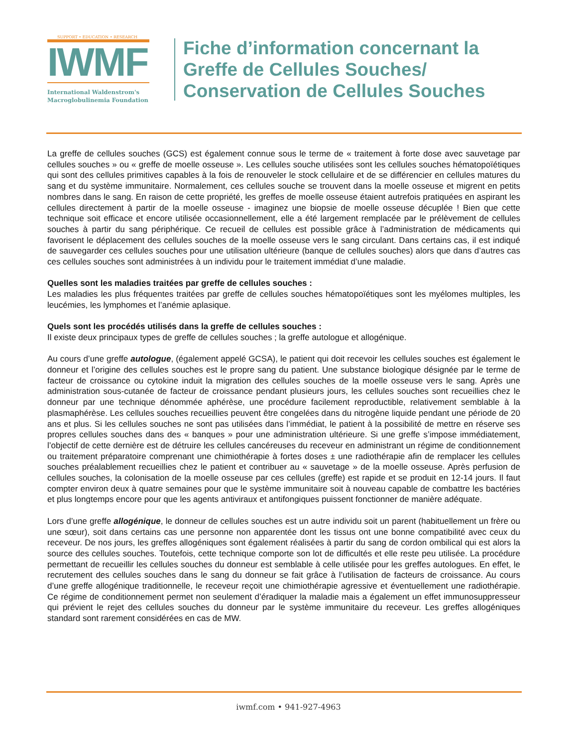SUPPORT • EDUCATION • RESEARCH
IWMF
International Waldenstrom's
Macroglobulinemia Foundation
Fiche d’information concernant la
Greffe de Cellules Souches/
Conservation de Cellules Souches
La greffe de cellules souches (GCS) est également connue sous le terme de « traitement à forte dose avec sauvetage par cellules souches » ou « greffe de moelle osseuse ». Les cellules souche utilisées sont les cellules souches hématopoïétiques qui sont des cellules primitives capables à la fois de renouveler le stock cellulaire et de se différencier en cellules matures du sang et du système immunitaire. Normalement, ces cellules souche se trouvent dans la moelle osseuse et migrent en petits nombres dans le sang. En raison de cette propriété, les greffes de moelle osseuse étaient autrefois pratiquées en aspirant les cellules directement à partir de la moelle osseuse - imaginez une biopsie de moelle osseuse décuplée ! Bien que cette technique soit efficace et encore utilisée occasionnellement, elle a été largement remplacée par le prélèvement de cellules souches à partir du sang périphérique. Ce recueil de cellules est possible grâce à l’administration de médicaments qui favorisent le déplacement des cellules souches de la moelle osseuse vers le sang circulant. Dans certains cas, il est indiqué de sauvegarder ces cellules souches pour une utilisation ultérieure (banque de cellules souches) alors que dans d’autres cas ces cellules souches sont administrées à un individu pour le traitement immédiat d’une maladie.
Quelles sont les maladies traitées par greffe de cellules souches :
Les maladies les plus fréquentes traitées par greffe de cellules souches hématopoïétiques sont les myélomes multiples, les leucémies, les lymphomes et l’anémie aplasique.
Quels sont les procédés utilisés dans la greffe de cellules souches :
Il existe deux principaux types de greffe de cellules souches ; la greffe autologue et allogénique.
Au cours d’une greffe autologue, (également appelé GCSA), le patient qui doit recevoir les cellules souches est également le donneur et l’origine des cellules souches est le propre sang du patient. Une substance biologique désignée par le terme de facteur de croissance ou cytokine induit la migration des cellules souches de la moelle osseuse vers le sang. Après une administration sous-cutanée de facteur de croissance pendant plusieurs jours, les cellules souches sont recueillies chez le donneur par une technique dénommée aphérèse, une procédure facilement reproductible, relativement semblable à la plasmaphérèse. Les cellules souches recueillies peuvent être congelées dans du nitrogène liquide pendant une période de 20 ans et plus. Si les cellules souches ne sont pas utilisées dans l’immédiat, le patient à la possibilité de mettre en réserve ses propres cellules souches dans des « banques » pour une administration ultérieure. Si une greffe s’impose immédiatement, l’objectif de cette dernière est de détruire les cellules cancéreuses du receveur en administrant un régime de conditionnement ou traitement préparatoire comprenant une chimiothérapie à fortes doses ± une radiothérapie afin de remplacer les cellules souches préalablement recueillies chez le patient et contribuer au « sauvetage » de la moelle osseuse. Après perfusion de cellules souches, la colonisation de la moelle osseuse par ces cellules (greffe) est rapide et se produit en 12-14 jours. Il faut compter environ deux à quatre semaines pour que le système immunitaire soit à nouveau capable de combattre les bactéries et plus longtemps encore pour que les agents antiviraux et antifongiques puissent fonctionner de manière adéquate.
Lors d’une greffe allogénique, le donneur de cellules souches est un autre individu soit un parent (habituellement un frère ou une sœur), soit dans certains cas une personne non apparentée dont les tissus ont une bonne compatibilité avec ceux du receveur. De nos jours, les greffes allogéniques sont également réalisées à partir du sang de cordon ombilical qui est alors la source des cellules souches. Toutefois, cette technique comporte son lot de difficultés et elle reste peu utilisée. La procédure permettant de recueillir les cellules souches du donneur est semblable à celle utilisée pour les greffes autologues. En effet, le recrutement des cellules souches dans le sang du donneur se fait grâce à l’utilisation de facteurs de croissance. Au cours d’une greffe allogénique traditionnelle, le receveur reçoit une chimiothérapie agressive et éventuellement une radiothérapie. Ce régime de conditionnement permet non seulement d’éradiquer la maladie mais a également un effet immunosuppresseur qui prévient le rejet des cellules souches du donneur par le système immunitaire du receveur. Les greffes allogéniques standard sont rarement considérées en cas de MW.
iwmf.com • 941-927-4963